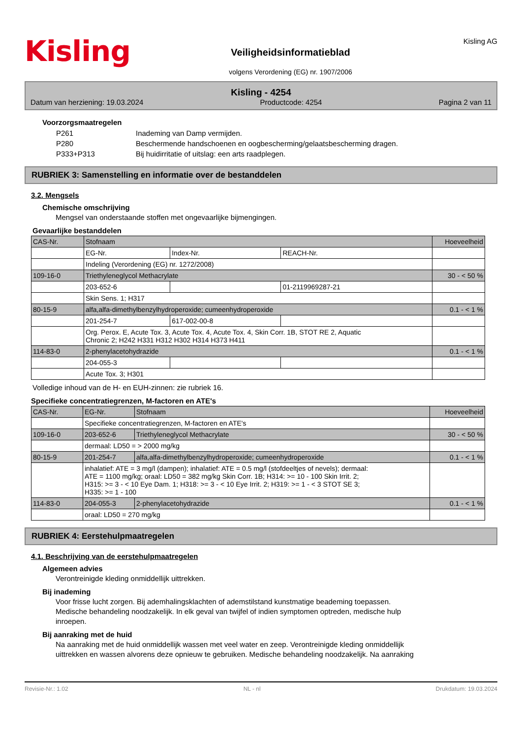Kisling
Veiligheidsinformatieblad
volgens Verordening (EG) nr. 1907/2006
Kisling AG
Kisling - 4254
Datum van herziening: 19.03.2024 Productcode: 4254 Pagina 2 van 11
Voorzorgsmaatregelen
| P261 | Inademing van Damp vermijden. |
| P280 | Beschermende handschoenen en oogbescherming/gelaatsbescherming dragen. |
| P333+P313 | Bij huidirritatie of uitslag: een arts raadplegen. |
RUBRIEK 3: Samenstelling en informatie over de bestanddelen
3.2. Mengsels
Chemische omschrijving
Mengsel van onderstaande stoffen met ongevaarlijke bijmengingen.
Gevaarlijke bestanddelen
| CAS-Nr. | Stofnaam | | | Hoeveelheid |
| | EG-Nr. | Index-Nr. | REACH-Nr. | |
| | Indeling (Verordening (EG) nr. 1272/2008) | | | |
| 109-16-0 | Triethyleneglycol Methacrylate | | | 30 - < 50 % |
| | 203-652-6 | | 01-2119969287-21 | |
| | Skin Sens. 1; H317 | | | |
| 80-15-9 | alfa,alfa-dimethylbenzylhydroperoxide; cumeenhydroperoxide | | | 0.1 - < 1 % |
| | 201-254-7 | 617-002-00-8 | | |
| | Org. Perox. E, Acute Tox. 3, Acute Tox. 4, Acute Tox. 4, Skin Corr. 1B, STOT RE 2, Aquatic Chronic 2; H242 H331 H312 H302 H314 H373 H411 | | | |
| 114-83-0 | 2-phenylacetohydrazide | | | 0.1 - < 1 % |
| | 204-055-3 | | | |
| | Acute Tox. 3; H301 | | | |
Volledige inhoud van de H- en EUH-zinnen: zie rubriek 16.
Specifieke concentratiegrenzen, M-factoren en ATE's
| CAS-Nr. | EG-Nr. | Stofnaam | Hoeveelheid |
| | Specifieke concentratiegrenzen, M-factoren en ATE's | | |
| 109-16-0 | 203-652-6 | Triethyleneglycol Methacrylate | 30 - < 50 % |
| | dermaal: LD50 = > 2000 mg/kg | | |
| 80-15-9 | 201-254-7 | alfa,alfa-dimethylbenzylhydroperoxide; cumeenhydroperoxide | 0.1 - < 1 % |
| | inhalatief: ATE = 3 mg/l (dampen); inhalatief: ATE = 0.5 mg/l (stofdeeltjes of nevels); dermaal: ATE = 1100 mg/kg; oraal: LD50 = 382 mg/kg Skin Corr. 1B; H314: >= 10 - 100 Skin Irrit. 2; H315: >= 3 - < 10 Eye Dam. 1; H318: >= 3 - < 10 Eye Irrit. 2; H319: >= 1 - < 3 STOT SE 3; H335: >= 1 - 100 | | |
| 114-83-0 | 204-055-3 | 2-phenylacetohydrazide | 0.1 - < 1 % |
| | oraal: LD50 = 270 mg/kg | | |
RUBRIEK 4: Eerstehulpmaatregelen
4.1. Beschrijving van de eerstehulpmaatregelen
Algemeen advies
Verontreinigde kleding onmiddellijk uittrekken.
Bij inademing
Voor frisse lucht zorgen. Bij ademhalingsklachten of ademstilstand kunstmatige beademing toepassen.
Medische behandeling noodzakelijk. In elk geval van twijfel of indien symptomen optreden, medische hulp
inroepen.
Bij aanraking met de huid
Na aanraking met de huid onmiddellijk wassen met veel water en zeep. Verontreinigde kleding onmiddellijk
uittrekken en wassen alvorens deze opnieuw te gebruiken. Medische behandeling noodzakelijk. Na aanraking
Revisie-Nr.: 1.02 NL - nl Drukdatum: 19.03.2024